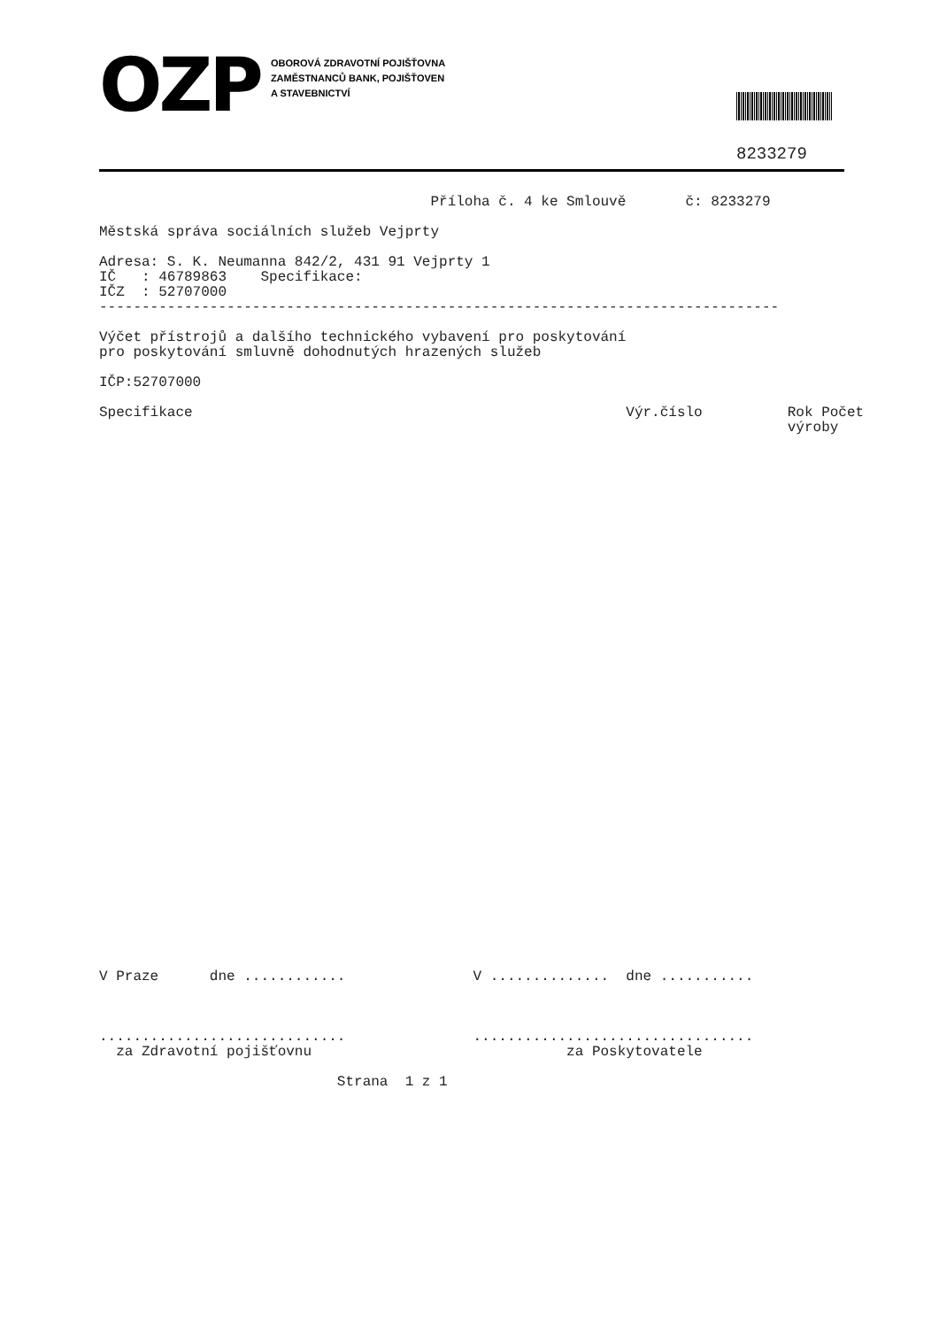OZP
OBOROVÁ ZDRAVOTNÍ POJIŠŤOVNA
ZAMĚSTNANCŮ BANK, POJIŠŤOVEN
A STAVEBNICTVÍ
8233279
                                       Příloha č. 4 ke Smlouvě       č: 8233279

Městská správa sociálních služeb Vejprty

Adresa: S. K. Neumanna 842/2, 431 91 Vejprty 1
IČ   : 46789863    Specifikace:
IČZ  : 52707000
--------------------------------------------------------------------------------

Výčet přístrojů a dalšího technického vybavení pro poskytování
pro poskytování smluvně dohodnutých hrazených služeb

IČP:52707000

Specifikace                                                   Výr.číslo          Rok Počet
                                                                                 výroby
V Praze      dne ............               V ..............  dne ...........



.............................               .................................
  za Zdravotní pojišťovnu                              za Poskytovatele

                            Strana  1 z 1